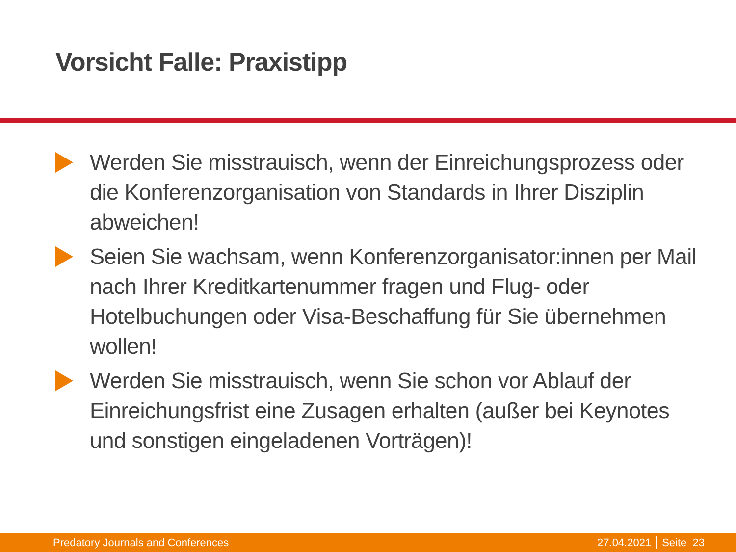Vorsicht Falle: Praxistipp
Werden Sie misstrauisch, wenn der Einreichungsprozess oder die Konferenzorganisation von Standards in Ihrer Disziplin abweichen!
Seien Sie wachsam, wenn Konferenzorganisator:innen per Mail nach Ihrer Kreditkartenummer fragen und Flug- oder Hotelbuchungen oder Visa-Beschaffung für Sie übernehmen wollen!
Werden Sie misstrauisch, wenn Sie schon vor Ablauf der Einreichungsfrist eine Zusagen erhalten (außer bei Keynotes und sonstigen eingeladenen Vorträgen)!
Predatory Journals and Conferences 27.04.2021 Seite 23